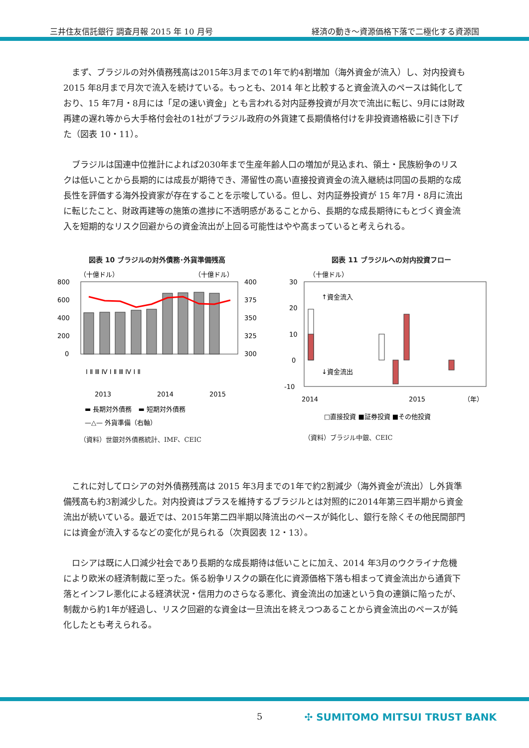三井住友信託銀行 調査月報 2015 年 10 月号 経済の動き～資源価格下落で二極化する資源国
まず、ブラジルの対外債務残高は2015年3月までの1年で約4割増加（海外資金が流入）し、対内投資も 2015 年8月まで月次で流入を続けている。もっとも、2014 年と比較すると資金流入のペースは鈍化しており、15 年7月・8月には「足の速い資金」とも言われる対内証券投資が月次で流出に転じ、9月には財政再建の遅れ等から大手格付会社の1社がブラジル政府の外貨建て長期債格付けを非投資適格級に引き下げた（図表 10・11）。
ブラジルは国連中位推計によれば2030年まで生産年齢人口の増加が見込まれ、領土・民族紛争のリスクは低いことから長期的には成長が期待でき、滞留性の高い直接投資資金の流入継続は同国の長期的な成長性を評価する海外投資家が存在することを示唆している。但し、対内証券投資が 15 年7月・8月に流出に転じたこと、財政再建等の施策の進捗に不透明感があることから、長期的な成長期待にもとづく資金流入を短期的なリスク回避からの資金流出が上回る可能性はやや高まっていると考えられる。
図表 10 ブラジルの対外債務･外貨準備残高
（十億ドル）
（十億ドル）
800
600
400
200
0
400
375
350
325
300
Ⅰ Ⅱ Ⅲ Ⅳ Ⅰ Ⅱ Ⅲ Ⅳ Ⅰ Ⅱ
2013
2014
2015
▬ 長期対外債務　▬ 短期対外債務
—△— 外貨準備（右軸）
（資料）世銀対外債務統計、IMF、CEIC
図表 11 ブラジルへの対内投資フロー
（十億ドル）
30
20
10
0
-10
↑資金流入
↓資金流出
2014
2015
（年）
□直接投資 ■証券投資 ■その他投資
（資料）ブラジル中銀、CEIC
これに対してロシアの対外債務残高は 2015 年3月までの1年で約2割減少（海外資金が流出）し外貨準備残高も約3割減少した。対内投資はプラスを維持するブラジルとは対照的に2014年第三四半期から資金流出が続いている。最近では、2015年第二四半期以降流出のペースが鈍化し、銀行を除くその他民間部門には資金が流入するなどの変化が見られる（次頁図表 12・13）。
ロシアは既に人口減少社会であり長期的な成長期待は低いことに加え、2014 年3月のウクライナ危機により欧米の経済制裁に至った。係る紛争リスクの顕在化に資源価格下落も相まって資金流出から通貨下落とインフレ悪化による経済状況・信用力のさらなる悪化、資金流出の加速という負の連鎖に陥ったが、制裁から約1年が経過し、リスク回避的な資金は一旦流出を終えつつあることから資金流出のペースが鈍化したとも考えられる。
5 ✣ SUMITOMO MITSUI TRUST BANK